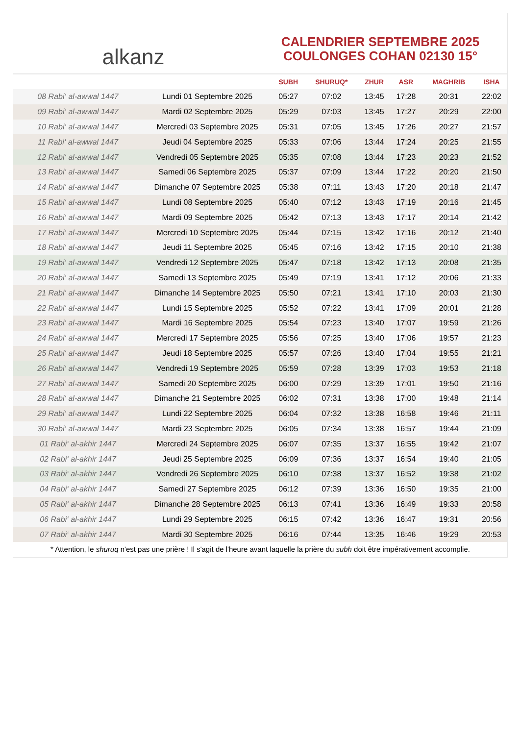alkanz
CALENDRIER SEPTEMBRE 2025
COULONGES COHAN 02130 15°
| | | SUBH | SHURUQ* | ZHUR | ASR | MAGHRIB | ISHA |
| --- | --- | --- | --- | --- | --- | --- | --- |
| 08 Rabi‘ al-awwal 1447 | Lundi 01 Septembre 2025 | 05:27 | 07:02 | 13:45 | 17:28 | 20:31 | 22:02 |
| 09 Rabi‘ al-awwal 1447 | Mardi 02 Septembre 2025 | 05:29 | 07:03 | 13:45 | 17:27 | 20:29 | 22:00 |
| 10 Rabi‘ al-awwal 1447 | Mercredi 03 Septembre 2025 | 05:31 | 07:05 | 13:45 | 17:26 | 20:27 | 21:57 |
| 11 Rabi‘ al-awwal 1447 | Jeudi 04 Septembre 2025 | 05:33 | 07:06 | 13:44 | 17:24 | 20:25 | 21:55 |
| 12 Rabi‘ al-awwal 1447 | Vendredi 05 Septembre 2025 | 05:35 | 07:08 | 13:44 | 17:23 | 20:23 | 21:52 |
| 13 Rabi‘ al-awwal 1447 | Samedi 06 Septembre 2025 | 05:37 | 07:09 | 13:44 | 17:22 | 20:20 | 21:50 |
| 14 Rabi‘ al-awwal 1447 | Dimanche 07 Septembre 2025 | 05:38 | 07:11 | 13:43 | 17:20 | 20:18 | 21:47 |
| 15 Rabi‘ al-awwal 1447 | Lundi 08 Septembre 2025 | 05:40 | 07:12 | 13:43 | 17:19 | 20:16 | 21:45 |
| 16 Rabi‘ al-awwal 1447 | Mardi 09 Septembre 2025 | 05:42 | 07:13 | 13:43 | 17:17 | 20:14 | 21:42 |
| 17 Rabi‘ al-awwal 1447 | Mercredi 10 Septembre 2025 | 05:44 | 07:15 | 13:42 | 17:16 | 20:12 | 21:40 |
| 18 Rabi‘ al-awwal 1447 | Jeudi 11 Septembre 2025 | 05:45 | 07:16 | 13:42 | 17:15 | 20:10 | 21:38 |
| 19 Rabi‘ al-awwal 1447 | Vendredi 12 Septembre 2025 | 05:47 | 07:18 | 13:42 | 17:13 | 20:08 | 21:35 |
| 20 Rabi‘ al-awwal 1447 | Samedi 13 Septembre 2025 | 05:49 | 07:19 | 13:41 | 17:12 | 20:06 | 21:33 |
| 21 Rabi‘ al-awwal 1447 | Dimanche 14 Septembre 2025 | 05:50 | 07:21 | 13:41 | 17:10 | 20:03 | 21:30 |
| 22 Rabi‘ al-awwal 1447 | Lundi 15 Septembre 2025 | 05:52 | 07:22 | 13:41 | 17:09 | 20:01 | 21:28 |
| 23 Rabi‘ al-awwal 1447 | Mardi 16 Septembre 2025 | 05:54 | 07:23 | 13:40 | 17:07 | 19:59 | 21:26 |
| 24 Rabi‘ al-awwal 1447 | Mercredi 17 Septembre 2025 | 05:56 | 07:25 | 13:40 | 17:06 | 19:57 | 21:23 |
| 25 Rabi‘ al-awwal 1447 | Jeudi 18 Septembre 2025 | 05:57 | 07:26 | 13:40 | 17:04 | 19:55 | 21:21 |
| 26 Rabi‘ al-awwal 1447 | Vendredi 19 Septembre 2025 | 05:59 | 07:28 | 13:39 | 17:03 | 19:53 | 21:18 |
| 27 Rabi‘ al-awwal 1447 | Samedi 20 Septembre 2025 | 06:00 | 07:29 | 13:39 | 17:01 | 19:50 | 21:16 |
| 28 Rabi‘ al-awwal 1447 | Dimanche 21 Septembre 2025 | 06:02 | 07:31 | 13:38 | 17:00 | 19:48 | 21:14 |
| 29 Rabi‘ al-awwal 1447 | Lundi 22 Septembre 2025 | 06:04 | 07:32 | 13:38 | 16:58 | 19:46 | 21:11 |
| 30 Rabi‘ al-awwal 1447 | Mardi 23 Septembre 2025 | 06:05 | 07:34 | 13:38 | 16:57 | 19:44 | 21:09 |
| 01 Rabi‘ al-akhir 1447 | Mercredi 24 Septembre 2025 | 06:07 | 07:35 | 13:37 | 16:55 | 19:42 | 21:07 |
| 02 Rabi‘ al-akhir 1447 | Jeudi 25 Septembre 2025 | 06:09 | 07:36 | 13:37 | 16:54 | 19:40 | 21:05 |
| 03 Rabi‘ al-akhir 1447 | Vendredi 26 Septembre 2025 | 06:10 | 07:38 | 13:37 | 16:52 | 19:38 | 21:02 |
| 04 Rabi‘ al-akhir 1447 | Samedi 27 Septembre 2025 | 06:12 | 07:39 | 13:36 | 16:50 | 19:35 | 21:00 |
| 05 Rabi‘ al-akhir 1447 | Dimanche 28 Septembre 2025 | 06:13 | 07:41 | 13:36 | 16:49 | 19:33 | 20:58 |
| 06 Rabi‘ al-akhir 1447 | Lundi 29 Septembre 2025 | 06:15 | 07:42 | 13:36 | 16:47 | 19:31 | 20:56 |
| 07 Rabi‘ al-akhir 1447 | Mardi 30 Septembre 2025 | 06:16 | 07:44 | 13:35 | 16:46 | 19:29 | 20:53 |
* Attention, le shuruq n'est pas une prière ! Il s'agit de l'heure avant laquelle la prière du subh doit être impérativement accomplie.